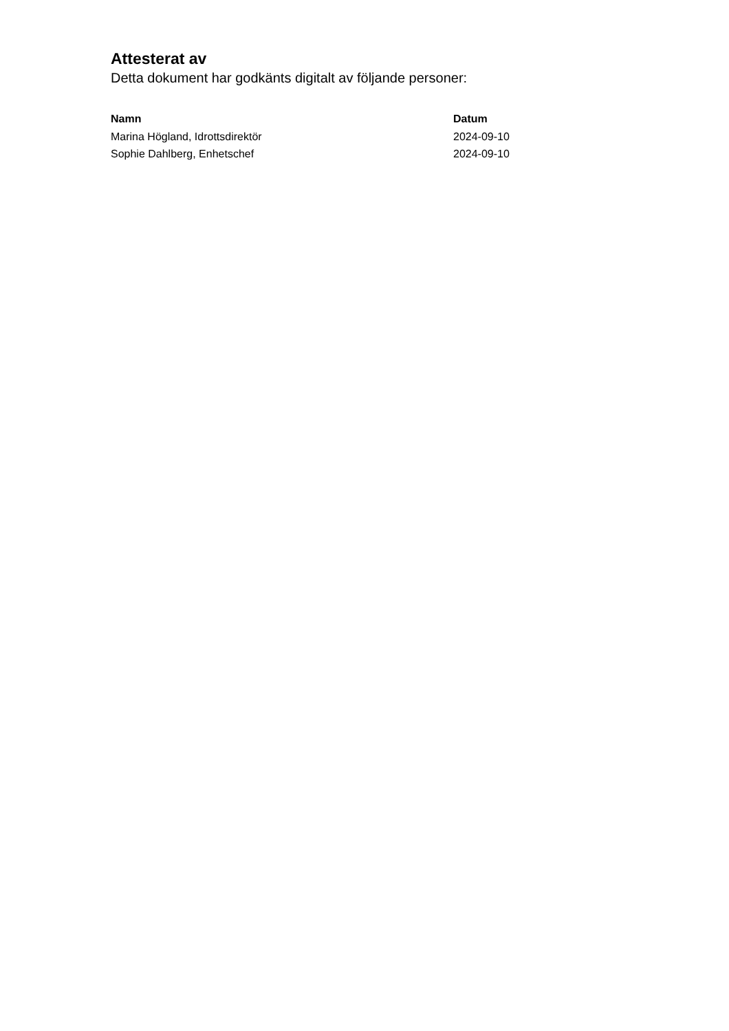Attesterat av
Detta dokument har godkänts digitalt av följande personer:
| Namn | Datum |
| --- | --- |
| Marina Högland, Idrottsdirektör | 2024-09-10 |
| Sophie Dahlberg, Enhetschef | 2024-09-10 |